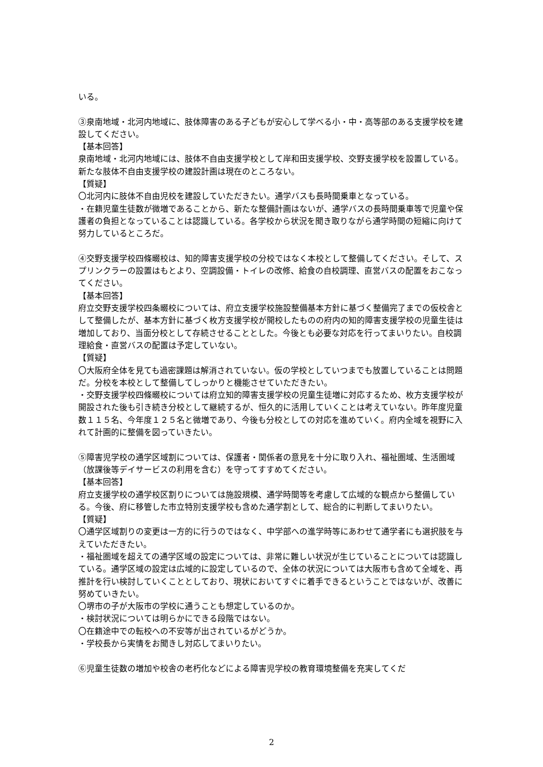いる。
③泉南地域・北河内地域に、肢体障害のある子どもが安心して学べる小・中・高等部のある支援学校を建設してください。
【基本回答】
泉南地域・北河内地域には、肢体不自由支援学校として岸和田支援学校、交野支援学校を設置している。新たな肢体不自由支援学校の建設計画は現在のところない。
【質疑】
〇北河内に肢体不自由児校を建設していただきたい。通学バスも長時間乗車となっている。
・在籍児童生徒数が微増であることから、新たな整備計画はないが、通学バスの長時間乗車等で児童や保護者の負担となっていることは認識している。各学校から状況を聞き取りながら通学時間の短縮に向けて努力しているところだ。
④交野支援学校四條畷校は、知的障害支援学校の分校ではなく本校として整備してください。そして、スプリンクラーの設置はもとより、空調設備・トイレの改修、給食の自校調理、直営バスの配置をおこなってください。
【基本回答】
府立交野支援学校四条畷校については、府立支援学校施設整備基本方針に基づく整備完了までの仮校舎として整備したが、基本方針に基づく枚方支援学校が開校したものの府内の知的障害支援学校の児童生徒は増加しており、当面分校として存続させることとした。今後とも必要な対応を行ってまいりたい。自校調理給食・直営バスの配置は予定していない。
【質疑】
〇大阪府全体を見ても過密課題は解消されていない。仮の学校としていつまでも放置していることは問題だ。分校を本校として整備してしっかりと機能させていただきたい。
・交野支援学校四條畷校については府立知的障害支援学校の児童生徒増に対応するため、枚方支援学校が開設された後も引き続き分校として継続するが、恒久的に活用していくことは考えていない。昨年度児童数１１５名、今年度１２５名と微増であり、今後も分校としての対応を進めていく。府内全域を視野に入れて計画的に整備を図っていきたい。
⑤障害児学校の通学区域割については、保護者・関係者の意見を十分に取り入れ、福祉圏域、生活圏域（放課後等デイサービスの利用を含む）を守ってすすめてください。
【基本回答】
府立支援学校の通学校区割りについては施設規模、通学時間等を考慮して広域的な観点から整備している。今後、府に移管した市立特別支援学校も含めた通学割として、総合的に判断してまいりたい。
【質疑】
〇通学区域割りの変更は一方的に行うのではなく、中学部への進学時等にあわせて通学者にも選択肢を与えていただきたい。
・福祉圏域を超えての通学区域の設定については、非常に難しい状況が生じていることについては認識している。通学区域の設定は広域的に設定しているので、全体の状況については大阪市も含めて全域を、再推計を行い検討していくこととしており、現状においてすぐに着手できるということではないが、改善に努めていきたい。
〇堺市の子が大阪市の学校に通うことも想定しているのか。
・検討状況については明らかにできる段階ではない。
〇在籍途中での転校への不安等が出されているがどうか。
・学校長から実情をお聞きし対応してまいりたい。
⑥児童生徒数の増加や校舎の老朽化などによる障害児学校の教育環境整備を充実してくだ
2